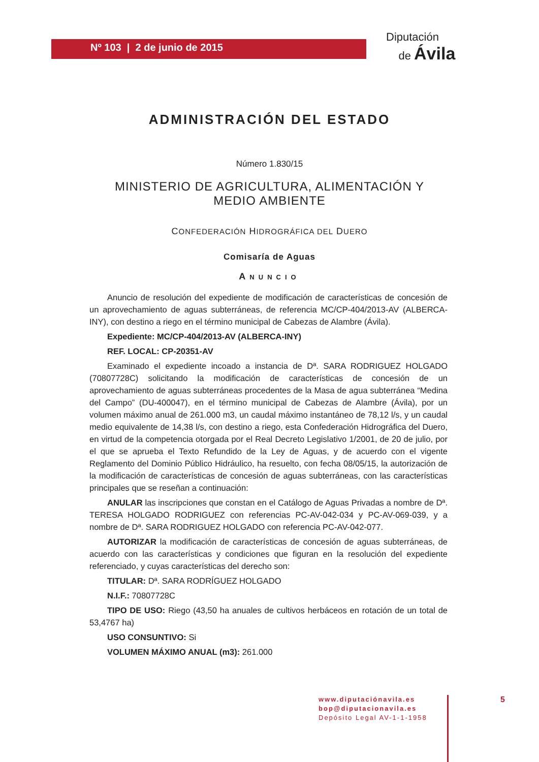Nº 103 | 2 de junio de 2015
Diputación
de Ávila
ADMINISTRACIÓN DEL ESTADO
Número 1.830/15
MINISTERIO DE AGRICULTURA, ALIMENTACIÓN Y
MEDIO AMBIENTE
CONFEDERACIÓN HIDROGRÁFICA DEL DUERO
Comisaría de Aguas
ANUNCIO
Anuncio de resolución del expediente de modificación de características de concesión de un aprovechamiento de aguas subterráneas, de referencia MC/CP-404/2013-AV (ALBERCA-INY), con destino a riego en el término municipal de Cabezas de Alambre (Ávila).
Expediente: MC/CP-404/2013-AV (ALBERCA-INY)
REF. LOCAL: CP-20351-AV
Examinado el expediente incoado a instancia de Dª. SARA RODRIGUEZ HOLGADO (70807728C) solicitando la modificación de características de concesión de un aprovechamiento de aguas subterráneas procedentes de la Masa de agua subterránea “Medina del Campo” (DU-400047), en el término municipal de Cabezas de Alambre (Ávila), por un volumen máximo anual de 261.000 m3, un caudal máximo instantáneo de 78,12 l/s, y un caudal medio equivalente de 14,38 l/s, con destino a riego, esta Confederación Hidrográfica del Duero, en virtud de la competencia otorgada por el Real Decreto Legislativo 1/2001, de 20 de julio, por el que se aprueba el Texto Refundido de la Ley de Aguas, y de acuerdo con el vigente Reglamento del Dominio Público Hidráulico, ha resuelto, con fecha 08/05/15, la autorización de la modificación de características de concesión de aguas subterráneas, con las características principales que se reseñan a continuación:
ANULAR las inscripciones que constan en el Catálogo de Aguas Privadas a nombre de Dª. TERESA HOLGADO RODRIGUEZ con referencias PC-AV-042-034 y PC-AV-069-039, y a nombre de Dª. SARA RODRIGUEZ HOLGADO con referencia PC-AV-042-077.
AUTORIZAR la modificación de características de concesión de aguas subterráneas, de acuerdo con las características y condiciones que figuran en la resolución del expediente referenciado, y cuyas características del derecho son:
TITULAR: Dª. SARA RODRÍGUEZ HOLGADO
N.I.F.: 70807728C
TIPO DE USO: Riego (43,50 ha anuales de cultivos herbáceos en rotación de un total de 53,4767 ha)
USO CONSUNTIVO: Si
VOLUMEN MÁXIMO ANUAL (m3): 261.000
www.diputaciónavila.es
bop@diputacionavila.es
Depósito Legal AV-1-1-1958
5